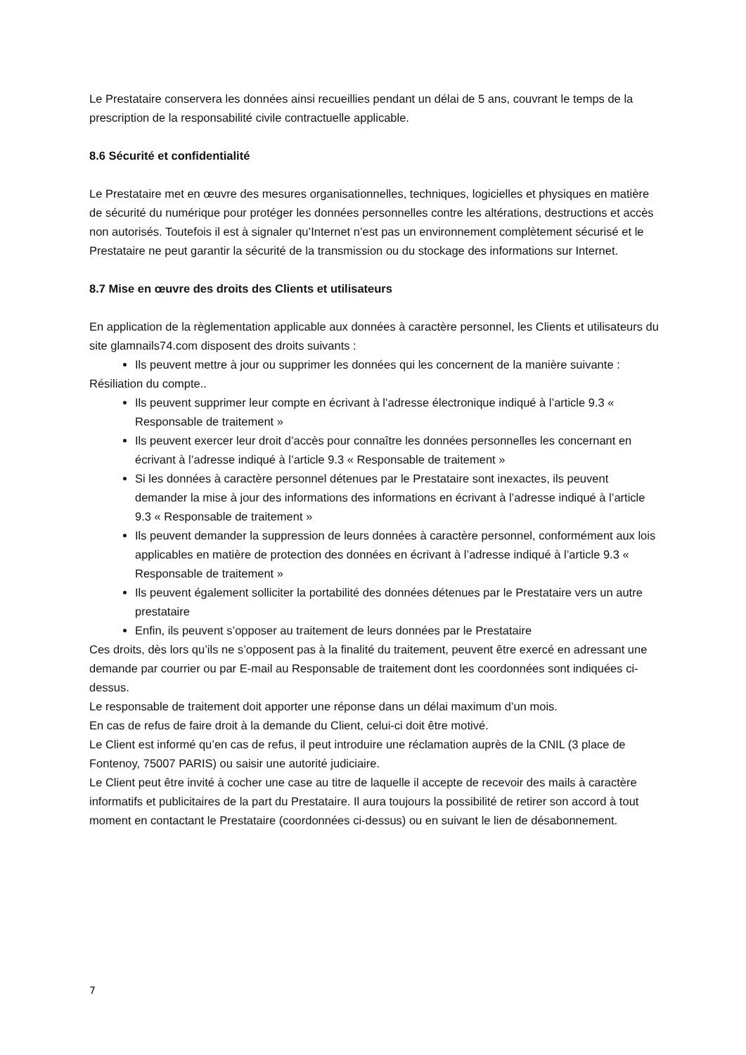Le Prestataire conservera les données ainsi recueillies pendant un délai de 5 ans, couvrant le temps de la prescription de la responsabilité civile contractuelle applicable.
8.6 Sécurité et confidentialité
Le Prestataire met en œuvre des mesures organisationnelles, techniques, logicielles et physiques en matière de sécurité du numérique pour protéger les données personnelles contre les altérations, destructions et accès non autorisés. Toutefois il est à signaler qu’Internet n’est pas un environnement complètement sécurisé et le Prestataire ne peut garantir la sécurité de la transmission ou du stockage des informations sur Internet.
8.7 Mise en œuvre des droits des Clients et utilisateurs
En application de la règlementation applicable aux données à caractère personnel, les Clients et utilisateurs du site glamnails74.com disposent des droits suivants :
Ils peuvent mettre à jour ou supprimer les données qui les concernent de la manière suivante :
Résiliation du compte..
Ils peuvent supprimer leur compte en écrivant à l’adresse électronique indiqué à l’article 9.3 « Responsable de traitement »
Ils peuvent exercer leur droit d’accès pour connaître les données personnelles les concernant en écrivant à l’adresse indiqué à l’article 9.3 « Responsable de traitement »
Si les données à caractère personnel détenues par le Prestataire sont inexactes, ils peuvent demander la mise à jour des informations des informations en écrivant à l’adresse indiqué à l’article 9.3 « Responsable de traitement »
Ils peuvent demander la suppression de leurs données à caractère personnel, conformément aux lois applicables en matière de protection des données en écrivant à l’adresse indiqué à l’article 9.3 « Responsable de traitement »
Ils peuvent également solliciter la portabilité des données détenues par le Prestataire vers un autre prestataire
Enfin, ils peuvent s’opposer au traitement de leurs données par le Prestataire
Ces droits, dès lors qu’ils ne s’opposent pas à la finalité du traitement, peuvent être exercé en adressant une demande par courrier ou par E-mail au Responsable de traitement dont les coordonnées sont indiquées ci-dessus.
Le responsable de traitement doit apporter une réponse dans un délai maximum d’un mois.
En cas de refus de faire droit à la demande du Client, celui-ci doit être motivé.
Le Client est informé qu’en cas de refus, il peut introduire une réclamation auprès de la CNIL (3 place de Fontenoy, 75007 PARIS) ou saisir une autorité judiciaire.
Le Client peut être invité à cocher une case au titre de laquelle il accepte de recevoir des mails à caractère informatifs et publicitaires de la part du Prestataire. Il aura toujours la possibilité de retirer son accord à tout moment en contactant le Prestataire (coordonnées ci-dessus) ou en suivant le lien de désabonnement.
7